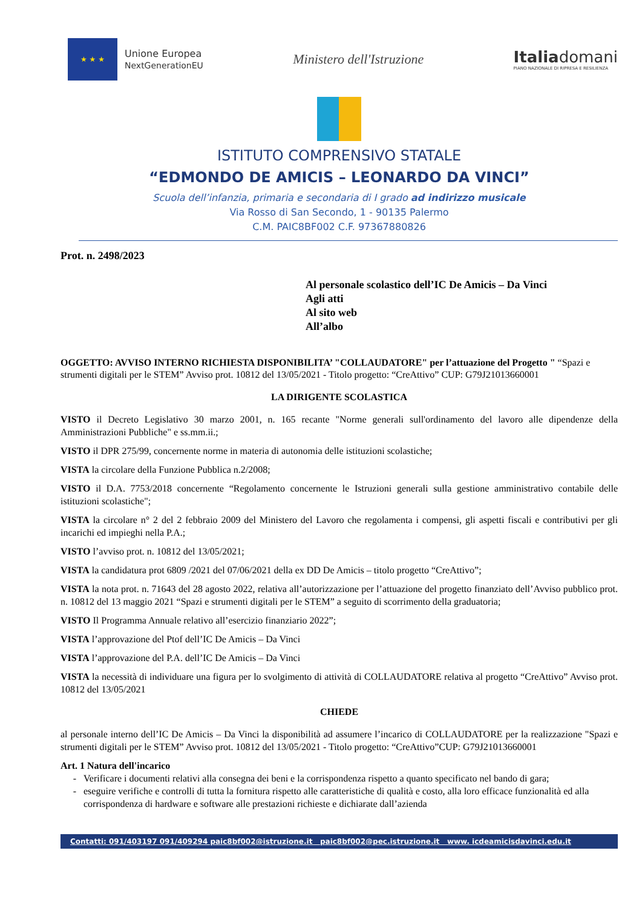★ ★ ★
Unione Europea
NextGenerationEU
Ministero dell'Istruzione
Italiadomani
PIANO NAZIONALE DI RIPRESA E RESILIENZA
ISTITUTO COMPRENSIVO STATALE
“EDMONDO DE AMICIS – LEONARDO DA VINCI”
Scuola dell’infanzia, primaria e secondaria di I grado ad indirizzo musicale
Via Rosso di San Secondo, 1 - 90135 Palermo
C.M. PAIC8BF002 C.F. 97367880826
Prot. n. 2498/2023
Al personale scolastico dell’IC De Amicis – Da Vinci
Agli atti
Al sito web
All’albo
OGGETTO: AVVISO INTERNO RICHIESTA DISPONIBILITA’ "COLLAUDATORE" per l’attuazione del Progetto " “Spazi e strumenti digitali per le STEM” Avviso prot. 10812 del 13/05/2021 - Titolo progetto: “CreAttivo” CUP: G79J21013660001
LA DIRIGENTE SCOLASTICA
VISTO il Decreto Legislativo 30 marzo 2001, n. 165 recante "Norme generali sull'ordinamento del lavoro alle dipendenze della Amministrazioni Pubbliche" e ss.mm.ii.;
VISTO il DPR 275/99, concernente norme in materia di autonomia delle istituzioni scolastiche;
VISTA la circolare della Funzione Pubblica n.2/2008;
VISTO il D.A. 7753/2018 concernente “Regolamento concernente le Istruzioni generali sulla gestione amministrativo contabile delle istituzioni scolastiche";
VISTA la circolare n° 2 del 2 febbraio 2009 del Ministero del Lavoro che regolamenta i compensi, gli aspetti fiscali e contributivi per gli incarichi ed impieghi nella P.A.;
VISTO l’avviso prot. n. 10812 del 13/05/2021;
VISTA la candidatura prot 6809 /2021 del 07/06/2021 della ex DD De Amicis – titolo progetto “CreAttivo”;
VISTA la nota prot. n. 71643 del 28 agosto 2022, relativa all’autorizzazione per l’attuazione del progetto finanziato dell’Avviso pubblico prot. n. 10812 del 13 maggio 2021 “Spazi e strumenti digitali per le STEM” a seguito di scorrimento della graduatoria;
VISTO Il Programma Annuale relativo all’esercizio finanziario 2022”;
VISTA l’approvazione del Ptof dell’IC De Amicis – Da Vinci
VISTA l’approvazione del P.A. dell’IC De Amicis – Da Vinci
VISTA la necessità di individuare una figura per lo svolgimento di attività di COLLAUDATORE relativa al progetto “CreAttivo” Avviso prot. 10812 del 13/05/2021
CHIEDE
al personale interno dell’IC De Amicis – Da Vinci la disponibilità ad assumere l’incarico di COLLAUDATORE per la realizzazione "Spazi e strumenti digitali per le STEM” Avviso prot. 10812 del 13/05/2021 - Titolo progetto: “CreAttivo”CUP: G79J21013660001
Art. 1 Natura dell'incarico
Verificare i documenti relativi alla consegna dei beni e la corrispondenza rispetto a quanto specificato nel bando di gara;
eseguire verifiche e controlli di tutta la fornitura rispetto alle caratteristiche di qualità e costo, alla loro efficace funzionalità ed alla corrispondenza di hardware e software alle prestazioni richieste e dichiarate dall’azienda
Contatti: 091/403197 091/409294 paic8bf002@istruzione.it paic8bf002@pec.istruzione.it www. icdeamicisdavinci.edu.it